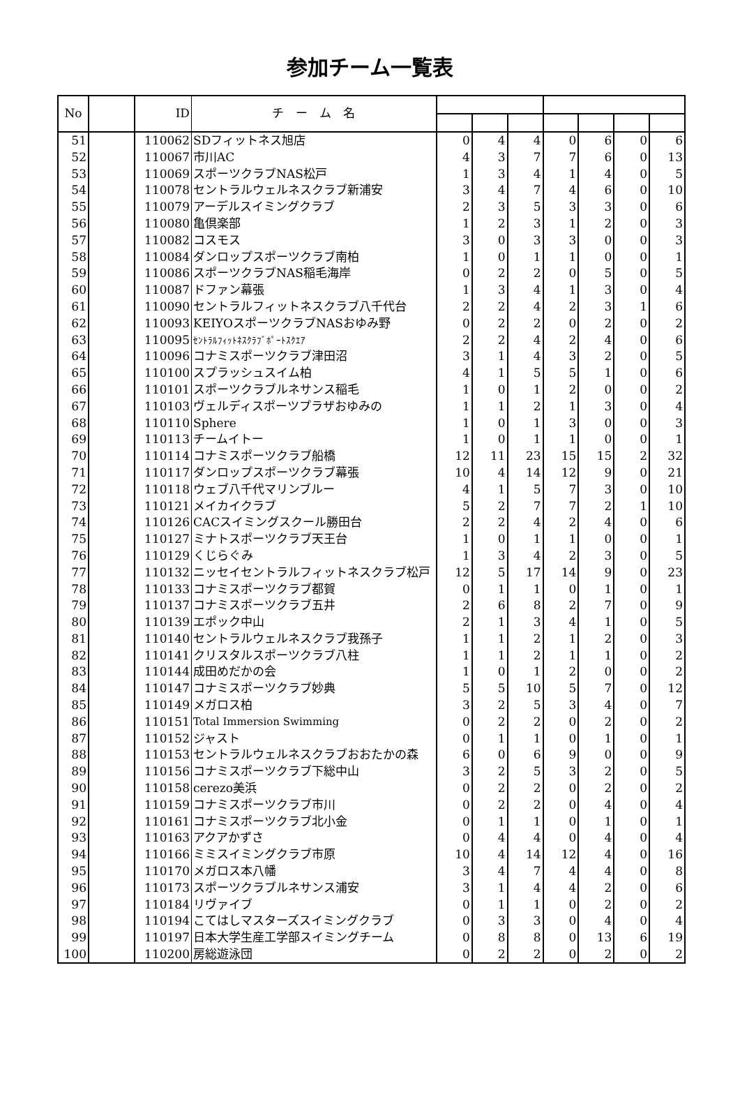参加チーム一覧表
| No | | ID | チ ー ム 名 | | | | | | | |
| --- | --- | --- | --- | --- | --- | --- | --- | --- | --- | --- |
| 51 | | 110062 | SDフィットネス旭店 | 0 | 4 | 4 | 0 | 6 | 0 | 6 |
| 52 | | 110067 | 市川AC | 4 | 3 | 7 | 7 | 6 | 0 | 13 |
| 53 | | 110069 | スポーツクラブNAS松戸 | 1 | 3 | 4 | 1 | 4 | 0 | 5 |
| 54 | | 110078 | セントラルウェルネスクラブ新浦安 | 3 | 4 | 7 | 4 | 6 | 0 | 10 |
| 55 | | 110079 | アーデルスイミングクラブ | 2 | 3 | 5 | 3 | 3 | 0 | 6 |
| 56 | | 110080 | 亀倶楽部 | 1 | 2 | 3 | 1 | 2 | 0 | 3 |
| 57 | | 110082 | コスモス | 3 | 0 | 3 | 3 | 0 | 0 | 3 |
| 58 | | 110084 | ダンロップスポーツクラブ南柏 | 1 | 0 | 1 | 1 | 0 | 0 | 1 |
| 59 | | 110086 | スポーツクラブNAS稲毛海岸 | 0 | 2 | 2 | 0 | 5 | 0 | 5 |
| 60 | | 110087 | ドファン幕張 | 1 | 3 | 4 | 1 | 3 | 0 | 4 |
| 61 | | 110090 | セントラルフィットネスクラブ八千代台 | 2 | 2 | 4 | 2 | 3 | 1 | 6 |
| 62 | | 110093 | KEIYOスポーツクラブNASおゆみ野 | 0 | 2 | 2 | 0 | 2 | 0 | 2 |
| 63 | | 110095 | ｾﾝﾄﾗﾙﾌｨｯﾄﾈｽｸﾗﾌﾞﾎﾟｰﾄｽｸｴｱ | 2 | 2 | 4 | 2 | 4 | 0 | 6 |
| 64 | | 110096 | コナミスポーツクラブ津田沼 | 3 | 1 | 4 | 3 | 2 | 0 | 5 |
| 65 | | 110100 | スプラッシュスイム柏 | 4 | 1 | 5 | 5 | 1 | 0 | 6 |
| 66 | | 110101 | スポーツクラブルネサンス稲毛 | 1 | 0 | 1 | 2 | 0 | 0 | 2 |
| 67 | | 110103 | ヴェルディスポーツプラザおゆみの | 1 | 1 | 2 | 1 | 3 | 0 | 4 |
| 68 | | 110110 | Sphere | 1 | 0 | 1 | 3 | 0 | 0 | 3 |
| 69 | | 110113 | チームイトー | 1 | 0 | 1 | 1 | 0 | 0 | 1 |
| 70 | | 110114 | コナミスポーツクラブ船橋 | 12 | 11 | 23 | 15 | 15 | 2 | 32 |
| 71 | | 110117 | ダンロップスポーツクラブ幕張 | 10 | 4 | 14 | 12 | 9 | 0 | 21 |
| 72 | | 110118 | ウェブ八千代マリンブルー | 4 | 1 | 5 | 7 | 3 | 0 | 10 |
| 73 | | 110121 | メイカイクラブ | 5 | 2 | 7 | 7 | 2 | 1 | 10 |
| 74 | | 110126 | CACスイミングスクール勝田台 | 2 | 2 | 4 | 2 | 4 | 0 | 6 |
| 75 | | 110127 | ミナトスポーツクラブ天王台 | 1 | 0 | 1 | 1 | 0 | 0 | 1 |
| 76 | | 110129 | くじらぐみ | 1 | 3 | 4 | 2 | 3 | 0 | 5 |
| 77 | | 110132 | ニッセイセントラルフィットネスクラブ松戸 | 12 | 5 | 17 | 14 | 9 | 0 | 23 |
| 78 | | 110133 | コナミスポーツクラブ都賀 | 0 | 1 | 1 | 0 | 1 | 0 | 1 |
| 79 | | 110137 | コナミスポーツクラブ五井 | 2 | 6 | 8 | 2 | 7 | 0 | 9 |
| 80 | | 110139 | エポック中山 | 2 | 1 | 3 | 4 | 1 | 0 | 5 |
| 81 | | 110140 | セントラルウェルネスクラブ我孫子 | 1 | 1 | 2 | 1 | 2 | 0 | 3 |
| 82 | | 110141 | クリスタルスポーツクラブ八柱 | 1 | 1 | 2 | 1 | 1 | 0 | 2 |
| 83 | | 110144 | 成田めだかの会 | 1 | 0 | 1 | 2 | 0 | 0 | 2 |
| 84 | | 110147 | コナミスポーツクラブ妙典 | 5 | 5 | 10 | 5 | 7 | 0 | 12 |
| 85 | | 110149 | メガロス柏 | 3 | 2 | 5 | 3 | 4 | 0 | 7 |
| 86 | | 110151 | Total Immersion Swimming | 0 | 2 | 2 | 0 | 2 | 0 | 2 |
| 87 | | 110152 | ジャスト | 0 | 1 | 1 | 0 | 1 | 0 | 1 |
| 88 | | 110153 | セントラルウェルネスクラブおおたかの森 | 6 | 0 | 6 | 9 | 0 | 0 | 9 |
| 89 | | 110156 | コナミスポーツクラブ下総中山 | 3 | 2 | 5 | 3 | 2 | 0 | 5 |
| 90 | | 110158 | cerezo美浜 | 0 | 2 | 2 | 0 | 2 | 0 | 2 |
| 91 | | 110159 | コナミスポーツクラブ市川 | 0 | 2 | 2 | 0 | 4 | 0 | 4 |
| 92 | | 110161 | コナミスポーツクラブ北小金 | 0 | 1 | 1 | 0 | 1 | 0 | 1 |
| 93 | | 110163 | アクアかずさ | 0 | 4 | 4 | 0 | 4 | 0 | 4 |
| 94 | | 110166 | ミミスイミングクラブ市原 | 10 | 4 | 14 | 12 | 4 | 0 | 16 |
| 95 | | 110170 | メガロス本八幡 | 3 | 4 | 7 | 4 | 4 | 0 | 8 |
| 96 | | 110173 | スポーツクラブルネサンス浦安 | 3 | 1 | 4 | 4 | 2 | 0 | 6 |
| 97 | | 110184 | リヴァイブ | 0 | 1 | 1 | 0 | 2 | 0 | 2 |
| 98 | | 110194 | こてはしマスターズスイミングクラブ | 0 | 3 | 3 | 0 | 4 | 0 | 4 |
| 99 | | 110197 | 日本大学生産工学部スイミングチーム | 0 | 8 | 8 | 0 | 13 | 6 | 19 |
| 100 | | 110200 | 房総遊泳団 | 0 | 2 | 2 | 0 | 2 | 0 | 2 |